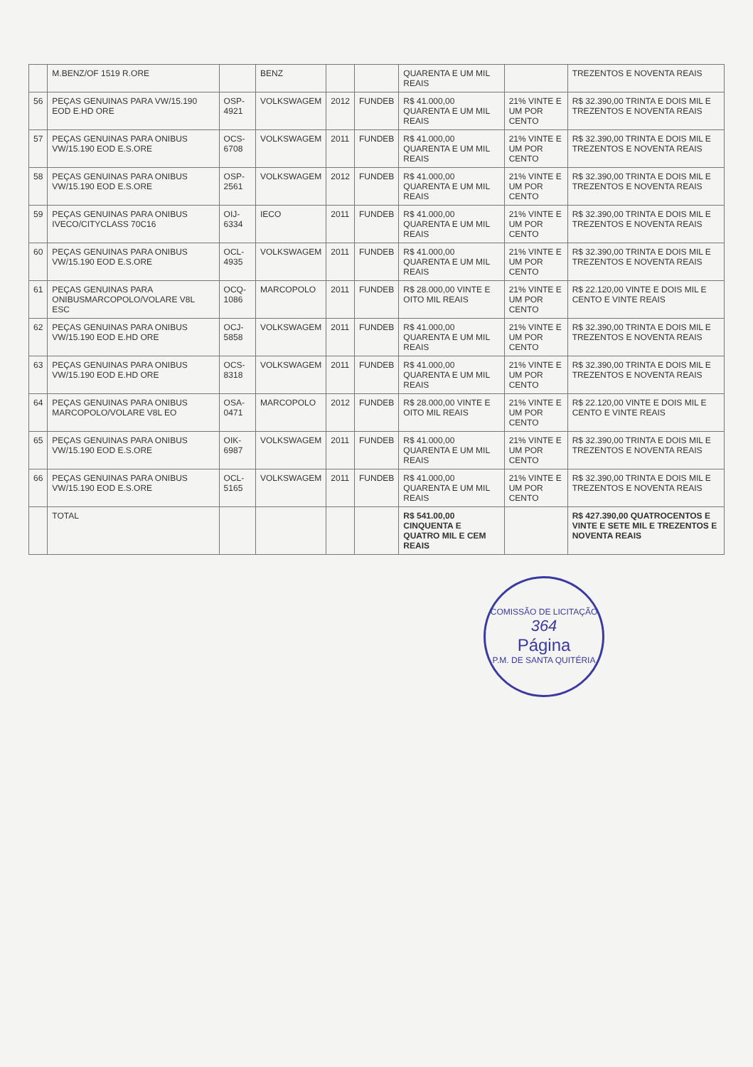| | M.BENZ/OF 1519 R.ORE | | BENZ | | | QUARENTA E UM MIL REAIS | | TREZENTOS E NOVENTA REAIS |
| 56 | PEÇAS GENUINAS PARA VW/15.190 EOD E.HD ORE | OSP-4921 | VOLKSWAGEM | 2012 | FUNDEB | R$ 41.000,00 QUARENTA E UM MIL REAIS | 21% VINTE E UM POR CENTO | R$ 32.390,00 TRINTA E DOIS MIL E TREZENTOS E NOVENTA REAIS |
| 57 | PEÇAS GENUINAS PARA ONIBUS VW/15.190 EOD E.S.ORE | OCS-6708 | VOLKSWAGEM | 2011 | FUNDEB | R$ 41.000,00 QUARENTA E UM MIL REAIS | 21% VINTE E UM POR CENTO | R$ 32.390,00 TRINTA E DOIS MIL E TREZENTOS E NOVENTA REAIS |
| 58 | PEÇAS GENUINAS PARA ONIBUS VW/15.190 EOD E.S.ORE | OSP-2561 | VOLKSWAGEM | 2012 | FUNDEB | R$ 41.000,00 QUARENTA E UM MIL REAIS | 21% VINTE E UM POR CENTO | R$ 32.390,00 TRINTA E DOIS MIL E TREZENTOS E NOVENTA REAIS |
| 59 | PEÇAS GENUINAS PARA ONIBUS IVECO/CITYCLASS 70C16 | OIJ-6334 | IECO | 2011 | FUNDEB | R$ 41.000,00 QUARENTA E UM MIL REAIS | 21% VINTE E UM POR CENTO | R$ 32.390,00 TRINTA E DOIS MIL E TREZENTOS E NOVENTA REAIS |
| 60 | PEÇAS GENUINAS PARA ONIBUS VW/15.190 EOD E.S.ORE | OCL-4935 | VOLKSWAGEM | 2011 | FUNDEB | R$ 41.000,00 QUARENTA E UM MIL REAIS | 21% VINTE E UM POR CENTO | R$ 32.390,00 TRINTA E DOIS MIL E TREZENTOS E NOVENTA REAIS |
| 61 | PEÇAS GENUINAS PARA ONIBUSMARCOPOLO/VOLARE V8L ESC | OCQ-1086 | MARCOPOLO | 2011 | FUNDEB | R$ 28.000,00 VINTE E OITO MIL REAIS | 21% VINTE E UM POR CENTO | R$ 22.120,00 VINTE E DOIS MIL E CENTO E VINTE REAIS |
| 62 | PEÇAS GENUINAS PARA ONIBUS VW/15.190 EOD E.HD ORE | OCJ-5858 | VOLKSWAGEM | 2011 | FUNDEB | R$ 41.000,00 QUARENTA E UM MIL REAIS | 21% VINTE E UM POR CENTO | R$ 32.390,00 TRINTA E DOIS MIL E TREZENTOS E NOVENTA REAIS |
| 63 | PEÇAS GENUINAS PARA ONIBUS VW/15.190 EOD E.HD ORE | OCS-8318 | VOLKSWAGEM | 2011 | FUNDEB | R$ 41.000,00 QUARENTA E UM MIL REAIS | 21% VINTE E UM POR CENTO | R$ 32.390,00 TRINTA E DOIS MIL E TREZENTOS E NOVENTA REAIS |
| 64 | PEÇAS GENUINAS PARA ONIBUS MARCOPOLO/VOLARE V8L EO | OSA-0471 | MARCOPOLO | 2012 | FUNDEB | R$ 28.000,00 VINTE E OITO MIL REAIS | 21% VINTE E UM POR CENTO | R$ 22.120,00 VINTE E DOIS MIL E CENTO E VINTE REAIS |
| 65 | PEÇAS GENUINAS PARA ONIBUS VW/15.190 EOD E.S.ORE | OIK-6987 | VOLKSWAGEM | 2011 | FUNDEB | R$ 41.000,00 QUARENTA E UM MIL REAIS | 21% VINTE E UM POR CENTO | R$ 32.390,00 TRINTA E DOIS MIL E TREZENTOS E NOVENTA REAIS |
| 66 | PEÇAS GENUINAS PARA ONIBUS VW/15.190 EOD E.S.ORE | OCL-5165 | VOLKSWAGEM | 2011 | FUNDEB | R$ 41.000,00 QUARENTA E UM MIL REAIS | 21% VINTE E UM POR CENTO | R$ 32.390,00 TRINTA E DOIS MIL E TREZENTOS E NOVENTA REAIS |
| | TOTAL | | | | | R$ 541.00,00 CINQUENTA E QUATRO MIL E CEM REAIS | | R$ 427.390,00 QUATROCENTOS E VINTE E SETE MIL E TREZENTOS E NOVENTA REAIS |
COMISSÃO DE LICITAÇÃO
364
Página
P.M. DE SANTA QUITÉRIA